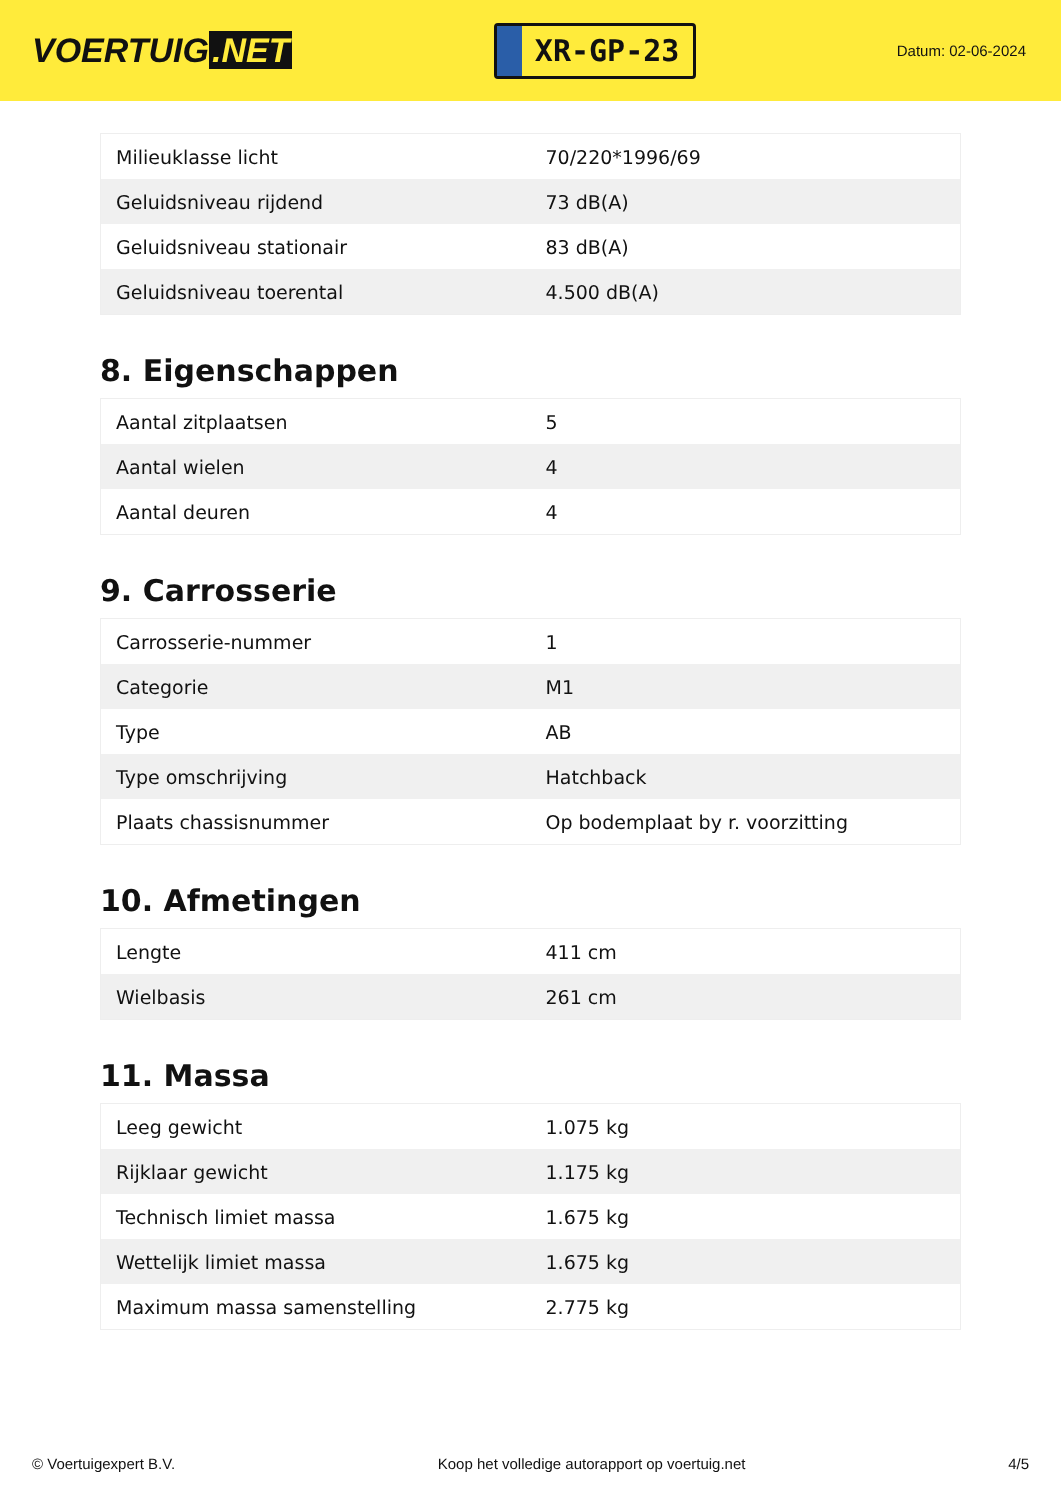VOERTUIG.NET
XR-GP-23
Datum: 02-06-2024
| Milieuklasse licht | 70/220*1996/69 |
| Geluidsniveau rijdend | 73 dB(A) |
| Geluidsniveau stationair | 83 dB(A) |
| Geluidsniveau toerental | 4.500 dB(A) |
8. Eigenschappen
| Aantal zitplaatsen | 5 |
| Aantal wielen | 4 |
| Aantal deuren | 4 |
9. Carrosserie
| Carrosserie-nummer | 1 |
| Categorie | M1 |
| Type | AB |
| Type omschrijving | Hatchback |
| Plaats chassisnummer | Op bodemplaat by r. voorzitting |
10. Afmetingen
| Lengte | 411 cm |
| Wielbasis | 261 cm |
11. Massa
| Leeg gewicht | 1.075 kg |
| Rijklaar gewicht | 1.175 kg |
| Technisch limiet massa | 1.675 kg |
| Wettelijk limiet massa | 1.675 kg |
| Maximum massa samenstelling | 2.775 kg |
© Voertuigexpert B.V. Koop het volledige autorapport op voertuig.net 4/5